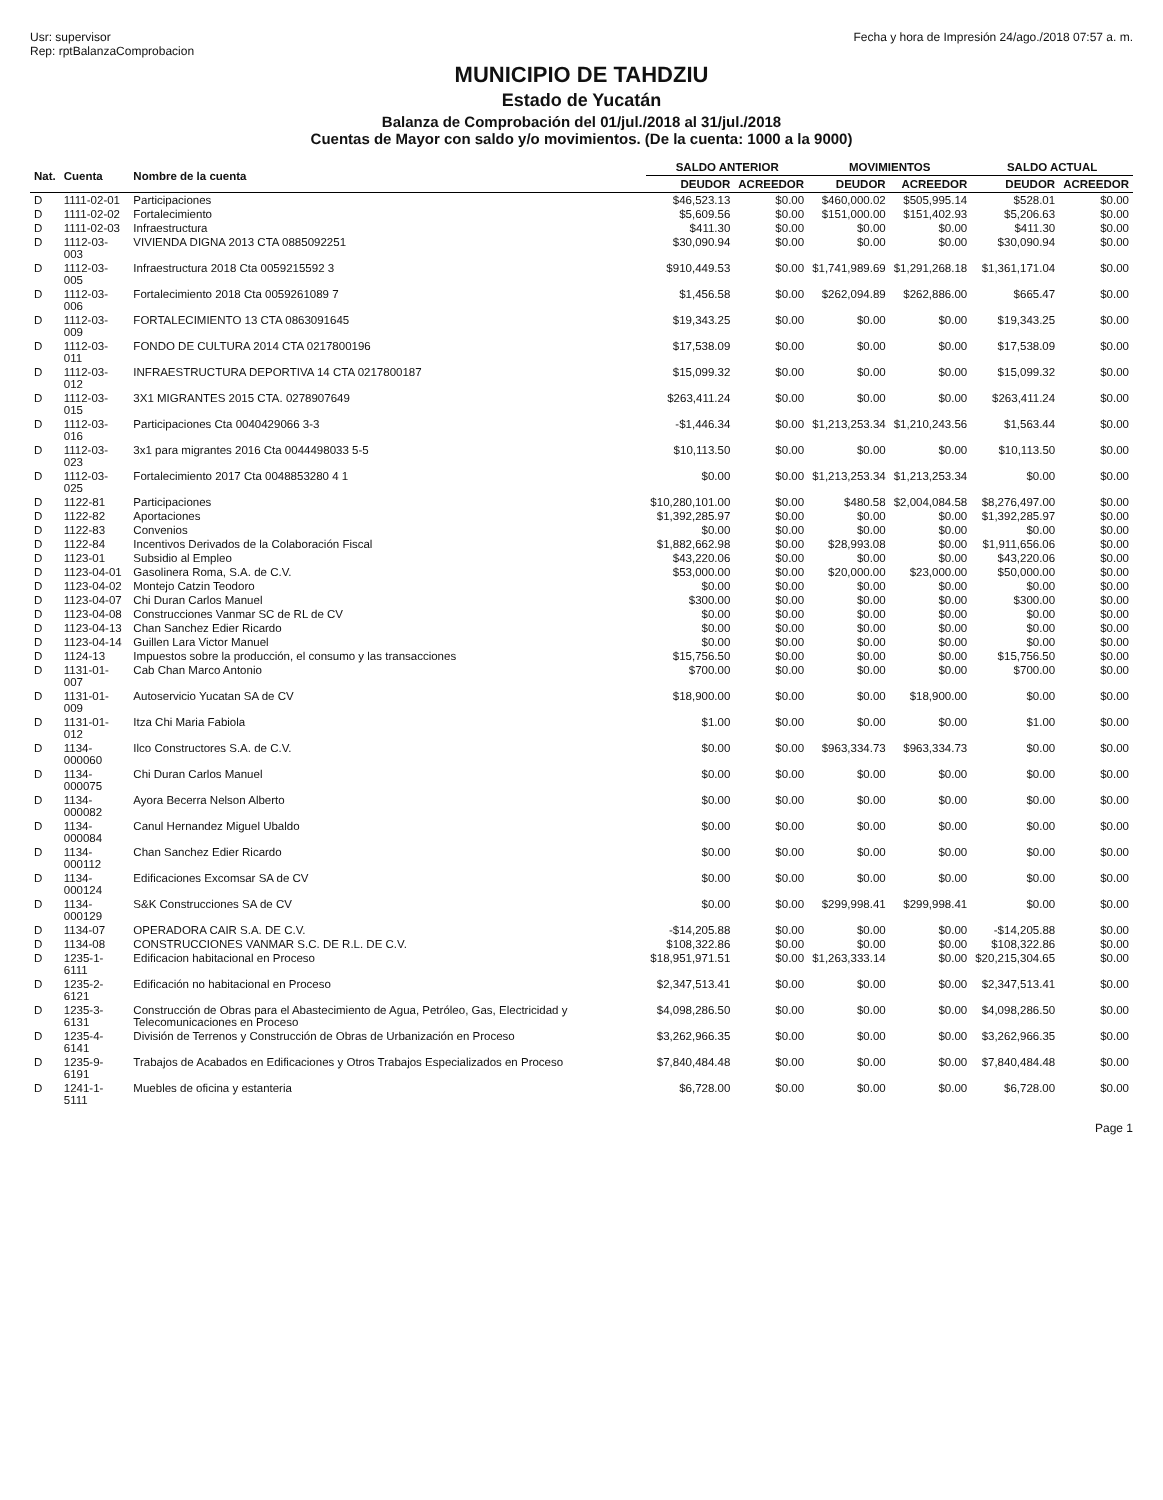Usr: supervisor
Rep: rptBalanzaComprobacion
Fecha y hora de Impresión 24/ago./2018 07:57 a. m.
MUNICIPIO DE TAHDZIU
Estado de Yucatán
Balanza de Comprobación del 01/jul./2018 al 31/jul./2018
Cuentas de Mayor con saldo y/o movimientos. (De la cuenta: 1000 a la 9000)
| Nat. | Cuenta | Nombre de la cuenta | SALDO ANTERIOR | | MOVIMIENTOS | | SALDO ACTUAL | |
| --- | --- | --- | --- | --- | --- | --- | --- | --- |
| | | | DEUDOR | ACREEDOR | DEUDOR | ACREEDOR | DEUDOR | ACREEDOR |
| D | 1111-02-01 | Participaciones | $46,523.13 | $0.00 | $460,000.02 | $505,995.14 | $528.01 | $0.00 |
| D | 1111-02-02 | Fortalecimiento | $5,609.56 | $0.00 | $151,000.00 | $151,402.93 | $5,206.63 | $0.00 |
| D | 1111-02-03 | Infraestructura | $411.30 | $0.00 | $0.00 | $0.00 | $411.30 | $0.00 |
| D | 1112-03-003 | VIVIENDA DIGNA 2013 CTA 0885092251 | $30,090.94 | $0.00 | $0.00 | $0.00 | $30,090.94 | $0.00 |
| D | 1112-03-005 | Infraestructura 2018 Cta 0059215592 3 | $910,449.53 | $0.00 | $1,741,989.69 | $1,291,268.18 | $1,361,171.04 | $0.00 |
| D | 1112-03-006 | Fortalecimiento 2018 Cta 0059261089 7 | $1,456.58 | $0.00 | $262,094.89 | $262,886.00 | $665.47 | $0.00 |
| D | 1112-03-009 | FORTALECIMIENTO 13 CTA 0863091645 | $19,343.25 | $0.00 | $0.00 | $0.00 | $19,343.25 | $0.00 |
| D | 1112-03-011 | FONDO DE CULTURA 2014 CTA 0217800196 | $17,538.09 | $0.00 | $0.00 | $0.00 | $17,538.09 | $0.00 |
| D | 1112-03-012 | INFRAESTRUCTURA DEPORTIVA 14 CTA 0217800187 | $15,099.32 | $0.00 | $0.00 | $0.00 | $15,099.32 | $0.00 |
| D | 1112-03-015 | 3X1 MIGRANTES 2015 CTA. 0278907649 | $263,411.24 | $0.00 | $0.00 | $0.00 | $263,411.24 | $0.00 |
| D | 1112-03-016 | Participaciones Cta 0040429066 3-3 | -$1,446.34 | $0.00 | $1,213,253.34 | $1,210,243.56 | $1,563.44 | $0.00 |
| D | 1112-03-023 | 3x1 para migrantes 2016 Cta 0044498033 5-5 | $10,113.50 | $0.00 | $0.00 | $0.00 | $10,113.50 | $0.00 |
| D | 1112-03-025 | Fortalecimiento 2017 Cta 0048853280 4 1 | $0.00 | $0.00 | $1,213,253.34 | $1,213,253.34 | $0.00 | $0.00 |
| D | 1122-81 | Participaciones | $10,280,101.00 | $0.00 | $480.58 | $2,004,084.58 | $8,276,497.00 | $0.00 |
| D | 1122-82 | Aportaciones | $1,392,285.97 | $0.00 | $0.00 | $0.00 | $1,392,285.97 | $0.00 |
| D | 1122-83 | Convenios | $0.00 | $0.00 | $0.00 | $0.00 | $0.00 | $0.00 |
| D | 1122-84 | Incentivos Derivados de la Colaboración Fiscal | $1,882,662.98 | $0.00 | $28,993.08 | $0.00 | $1,911,656.06 | $0.00 |
| D | 1123-01 | Subsidio al Empleo | $43,220.06 | $0.00 | $0.00 | $0.00 | $43,220.06 | $0.00 |
| D | 1123-04-01 | Gasolinera Roma, S.A. de C.V. | $53,000.00 | $0.00 | $20,000.00 | $23,000.00 | $50,000.00 | $0.00 |
| D | 1123-04-02 | Montejo Catzin Teodoro | $0.00 | $0.00 | $0.00 | $0.00 | $0.00 | $0.00 |
| D | 1123-04-07 | Chi Duran Carlos Manuel | $300.00 | $0.00 | $0.00 | $0.00 | $300.00 | $0.00 |
| D | 1123-04-08 | Construcciones Vanmar SC de RL de CV | $0.00 | $0.00 | $0.00 | $0.00 | $0.00 | $0.00 |
| D | 1123-04-13 | Chan Sanchez Edier Ricardo | $0.00 | $0.00 | $0.00 | $0.00 | $0.00 | $0.00 |
| D | 1123-04-14 | Guillen Lara Victor Manuel | $0.00 | $0.00 | $0.00 | $0.00 | $0.00 | $0.00 |
| D | 1124-13 | Impuestos sobre la producción, el consumo y las transacciones | $15,756.50 | $0.00 | $0.00 | $0.00 | $15,756.50 | $0.00 |
| D | 1131-01-007 | Cab Chan Marco Antonio | $700.00 | $0.00 | $0.00 | $0.00 | $700.00 | $0.00 |
| D | 1131-01-009 | Autoservicio Yucatan SA de CV | $18,900.00 | $0.00 | $0.00 | $18,900.00 | $0.00 | $0.00 |
| D | 1131-01-012 | Itza Chi Maria Fabiola | $1.00 | $0.00 | $0.00 | $0.00 | $1.00 | $0.00 |
| D | 1134-000060 | Ilco Constructores S.A. de C.V. | $0.00 | $0.00 | $963,334.73 | $963,334.73 | $0.00 | $0.00 |
| D | 1134-000075 | Chi Duran Carlos Manuel | $0.00 | $0.00 | $0.00 | $0.00 | $0.00 | $0.00 |
| D | 1134-000082 | Ayora Becerra Nelson Alberto | $0.00 | $0.00 | $0.00 | $0.00 | $0.00 | $0.00 |
| D | 1134-000084 | Canul Hernandez Miguel Ubaldo | $0.00 | $0.00 | $0.00 | $0.00 | $0.00 | $0.00 |
| D | 1134-000112 | Chan Sanchez Edier Ricardo | $0.00 | $0.00 | $0.00 | $0.00 | $0.00 | $0.00 |
| D | 1134-000124 | Edificaciones Excomsar SA de CV | $0.00 | $0.00 | $0.00 | $0.00 | $0.00 | $0.00 |
| D | 1134-000129 | S&K Construcciones SA de CV | $0.00 | $0.00 | $299,998.41 | $299,998.41 | $0.00 | $0.00 |
| D | 1134-07 | OPERADORA CAIR S.A. DE C.V. | -$14,205.88 | $0.00 | $0.00 | $0.00 | -$14,205.88 | $0.00 |
| D | 1134-08 | CONSTRUCCIONES VANMAR S.C. DE R.L. DE C.V. | $108,322.86 | $0.00 | $0.00 | $0.00 | $108,322.86 | $0.00 |
| D | 1235-1-6111 | Edificacion habitacional en Proceso | $18,951,971.51 | $0.00 | $1,263,333.14 | $0.00 | $20,215,304.65 | $0.00 |
| D | 1235-2-6121 | Edificación no habitacional en Proceso | $2,347,513.41 | $0.00 | $0.00 | $0.00 | $2,347,513.41 | $0.00 |
| D | 1235-3-6131 | Construcción de Obras para el Abastecimiento de Agua, Petróleo, Gas, Electricidad y Telecomunicaciones en Proceso | $4,098,286.50 | $0.00 | $0.00 | $0.00 | $4,098,286.50 | $0.00 |
| D | 1235-4-6141 | División de Terrenos y Construcción de Obras de Urbanización en Proceso | $3,262,966.35 | $0.00 | $0.00 | $0.00 | $3,262,966.35 | $0.00 |
| D | 1235-9-6191 | Trabajos de Acabados en Edificaciones y Otros Trabajos Especializados en Proceso | $7,840,484.48 | $0.00 | $0.00 | $0.00 | $7,840,484.48 | $0.00 |
| D | 1241-1-5111 | Muebles de oficina y estanteria | $6,728.00 | $0.00 | $0.00 | $0.00 | $6,728.00 | $0.00 |
Page 1